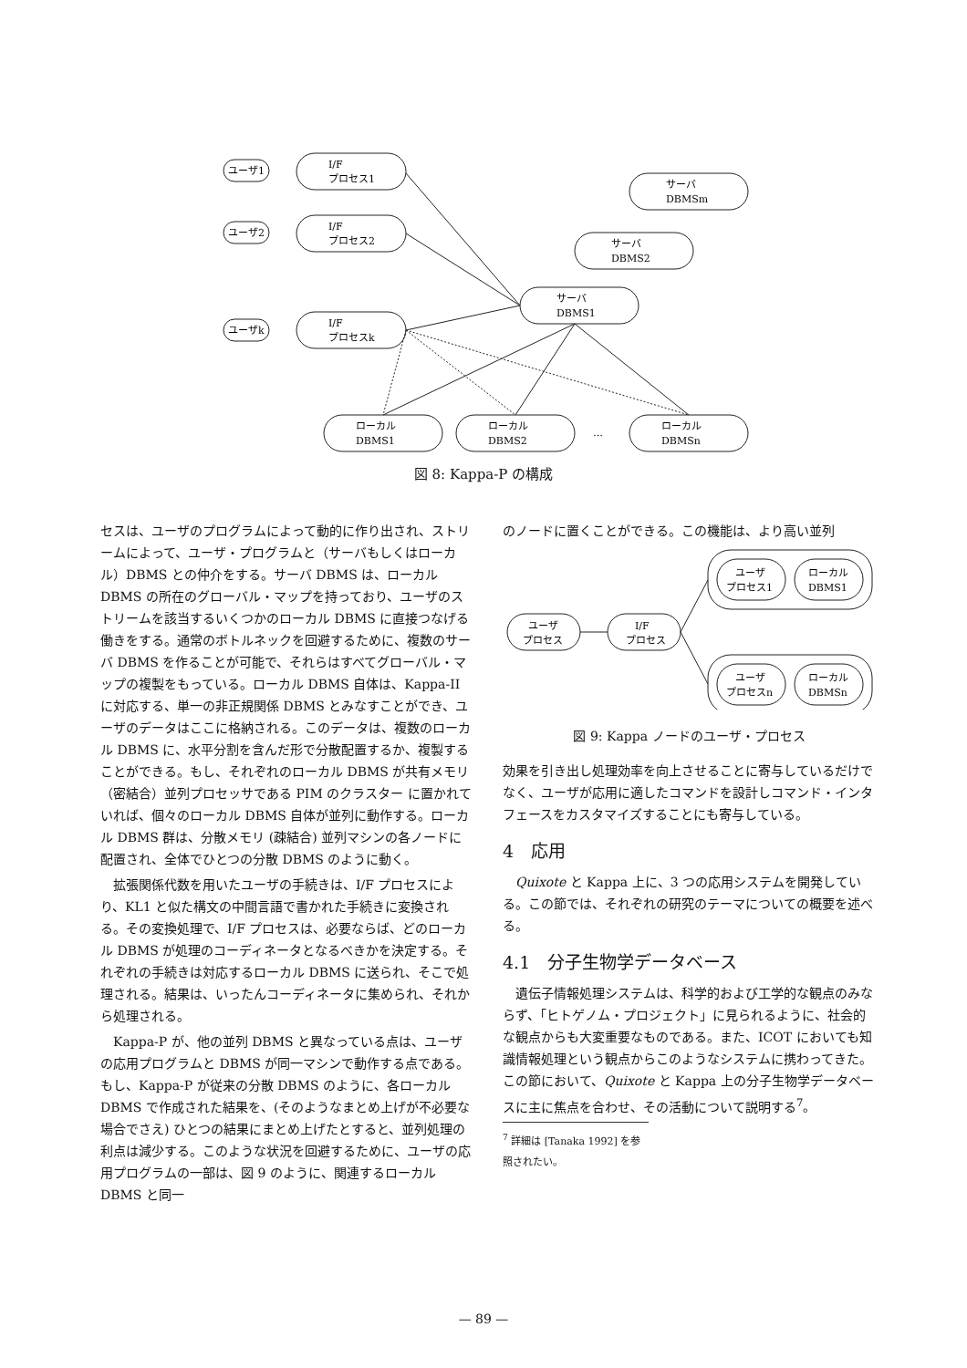ユーザ1
I/F
プロセス1
ユーザ2
I/F
プロセス2
ユーザk
I/F
プロセスk
サーバ
DBMS1
サーバ
DBMS2
サーバ
DBMSm
ローカル
DBMS1
ローカル
DBMS2
…
ローカル
DBMSn
図 8: Kappa-P の構成
セスは、ユーザのプログラムによって動的に作り出され、ストリームによって、ユーザ・プログラムと（サーバもしくはローカル）DBMS との仲介をする。サーバ DBMS は、ローカル DBMS の所在のグローバル・マップを持っており、ユーザのストリームを該当するいくつかのローカル DBMS に直接つなげる働きをする。通常のボトルネックを回避するために、複数のサーバ DBMS を作ることが可能で、それらはすべてグローバル・マップの複製をもっている。ローカル DBMS 自体は、Kappa-II に対応する、単一の非正規関係 DBMS とみなすことができ、ユーザのデータはここに格納される。このデータは、複数のローカル DBMS に、水平分割を含んだ形で分散配置するか、複製することができる。もし、それぞれのローカル DBMS が共有メモリ（密結合）並列プロセッサである PIM のクラスター に置かれていれば、個々のローカル DBMS 自体が並列に動作する。ローカル DBMS 群は、分散メモリ (疎結合) 並列マシンの各ノードに配置され、全体でひとつの分散 DBMS のように動く。
拡張関係代数を用いたユーザの手続きは、I/F プロセスにより、KL1 と似た構文の中間言語で書かれた手続きに変換される。その変換処理で、I/F プロセスは、必要ならば、どのローカル DBMS が処理のコーディネータとなるべきかを決定する。それぞれの手続きは対応するローカル DBMS に送られ、そこで処理される。結果は、いったんコーディネータに集められ、それから処理される。
Kappa-P が、他の並列 DBMS と異なっている点は、ユーザの応用プログラムと DBMS が同一マシンで動作する点である。もし、Kappa-P が従来の分散 DBMS のように、各ローカル DBMS で作成された結果を、(そのようなまとめ上げが不必要な場合でさえ) ひとつの結果にまとめ上げたとすると、並列処理の利点は減少する。このような状況を回避するために、ユーザの応用プログラムの一部は、図 9 のように、関連するローカル DBMS と同一
のノードに置くことができる。この機能は、より高い並列
ユーザ
プロセス
I/F
プロセス
ユーザ
プロセス1
ローカル
DBMS1
ユーザ
プロセスn
ローカル
DBMSn
図 9: Kappa ノードのユーザ・プロセス
効果を引き出し処理効率を向上させることに寄与しているだけでなく、ユーザが応用に適したコマンドを設計しコマンド・インタフェースをカスタマイズすることにも寄与している。
4　応用
Quixote と Kappa 上に、3 つの応用システムを開発している。この節では、それぞれの研究のテーマについての概要を述べる。
4.1　分子生物学データベース
遺伝子情報処理システムは、科学的および工学的な観点のみならず、「ヒトゲノム・プロジェクト」に見られるように、社会的な観点からも大変重要なものである。また、ICOT においても知識情報処理という観点からこのようなシステムに携わってきた。この節において、Quixote と Kappa 上の分子生物学データベースに主に焦点を合わせ、その活動について説明する<sup>7</sup>。
<sup>7</sup> 詳細は [Tanaka 1992] を参照されたい。
— 89 —